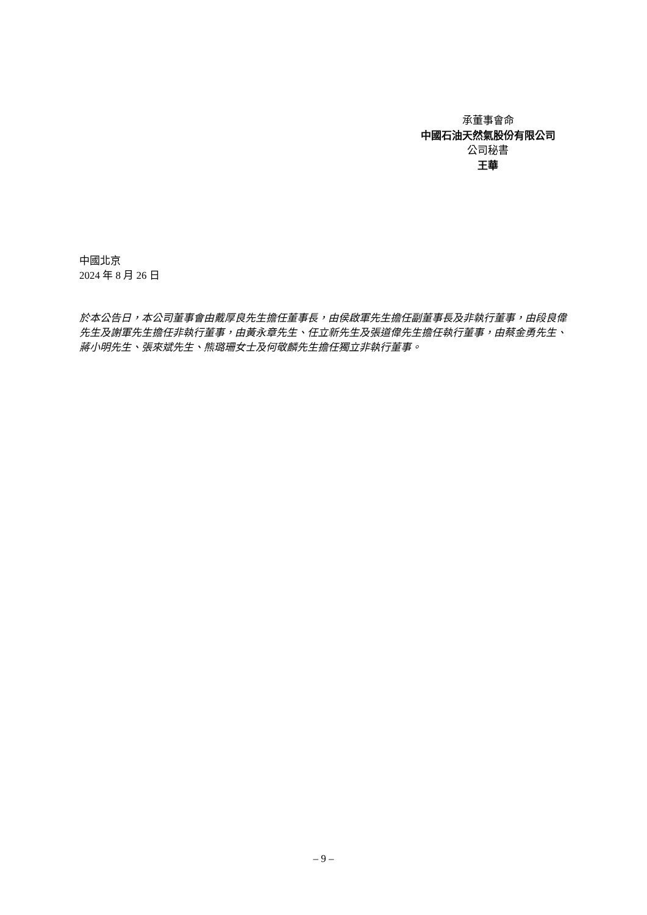承董事會命
中國石油天然氣股份有限公司
公司秘書
王華
中國北京
2024 年 8 月 26 日
於本公告日，本公司董事會由戴厚良先生擔任董事長，由侯啟軍先生擔任副董事長及非執行董事，由段良偉先生及謝軍先生擔任非執行董事，由黃永章先生、任立新先生及張道偉先生擔任執行董事，由蔡金勇先生、蔣小明先生、張來斌先生、熊璐珊女士及何敬麟先生擔任獨立非執行董事。
– 9 –